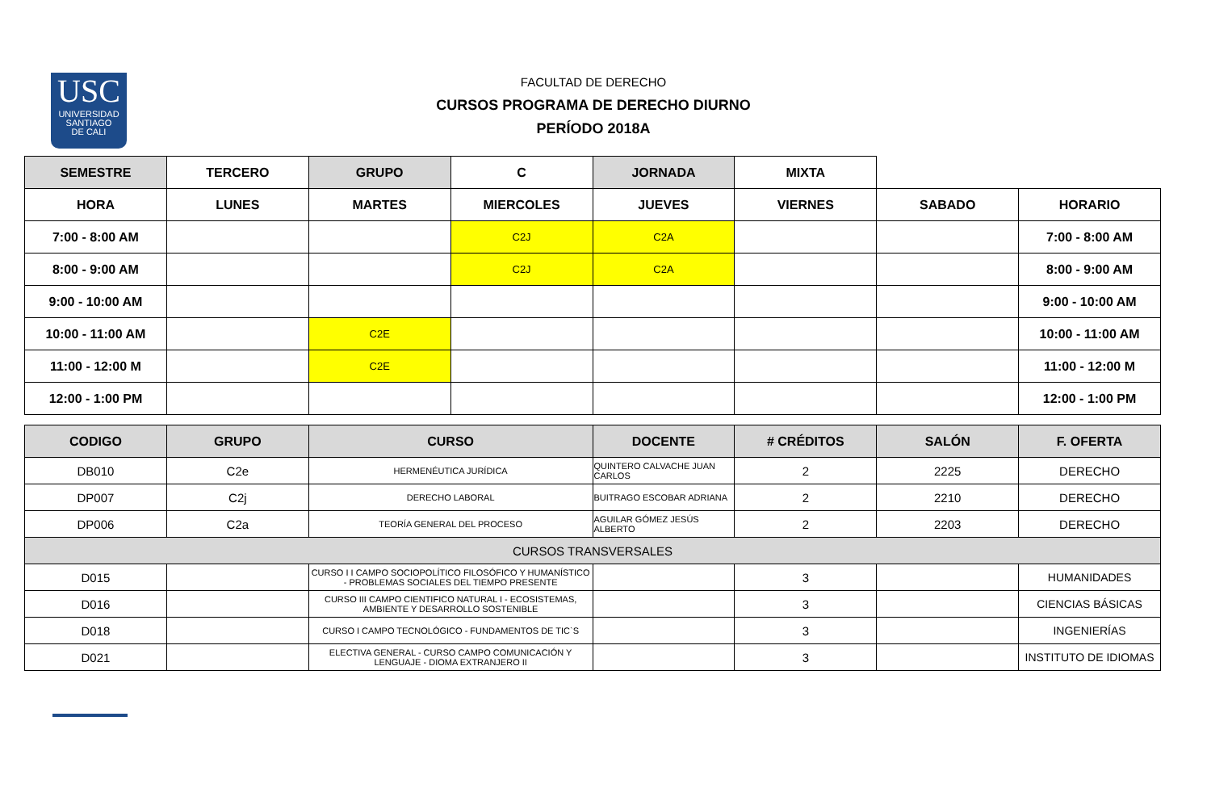USC
UNIVERSIDAD
SANTIAGO
DE CALI
FACULTAD DE DERECHO
CURSOS PROGRAMA DE DERECHO DIURNO
PERÍODO 2018A
| SEMESTRE | TERCERO | GRUPO | C | JORNADA | MIXTA | | |
| HORA | LUNES | MARTES | MIERCOLES | JUEVES | VIERNES | SABADO | HORARIO |
| 7:00 - 8:00 AM | | | C2J | C2A | | | 7:00 - 8:00 AM |
| 8:00 - 9:00 AM | | | C2J | C2A | | | 8:00 - 9:00 AM |
| 9:00 - 10:00 AM | | | | | | | 9:00 - 10:00 AM |
| 10:00 - 11:00 AM | | C2E | | | | | 10:00 - 11:00 AM |
| 11:00 - 12:00 M | | C2E | | | | | 11:00 - 12:00 M |
| 12:00 - 1:00 PM | | | | | | | 12:00 - 1:00 PM |
| CODIGO | GRUPO | CURSO | DOCENTE | # CRÉDITOS | SALÓN | F. OFERTA |
| --- | --- | --- | --- | --- | --- | --- |
| DB010 | C2e | HERMENÉUTICA JURÍDICA | QUINTERO CALVACHE JUAN CARLOS | 2 | 2225 | DERECHO |
| DP007 | C2j | DERECHO LABORAL | BUITRAGO ESCOBAR ADRIANA | 2 | 2210 | DERECHO |
| DP006 | C2a | TEORÍA GENERAL DEL PROCESO | AGUILAR GÓMEZ JESÚS ALBERTO | 2 | 2203 | DERECHO |
| CURSOS TRANSVERSALES | | | | | | |
| D015 | | CURSO I I CAMPO SOCIOPOLÍTICO FILOSÓFICO Y HUMANÍSTICO - PROBLEMAS SOCIALES DEL TIEMPO PRESENTE | | 3 | | HUMANIDADES |
| D016 | | CURSO III CAMPO CIENTIFICO NATURAL I - ECOSISTEMAS, AMBIENTE Y DESARROLLO SOSTENIBLE | | 3 | | CIENCIAS BÁSICAS |
| D018 | | CURSO I CAMPO TECNOLÓGICO - FUNDAMENTOS DE TIC`S | | 3 | | INGENIERÍAS |
| D021 | | ELECTIVA GENERAL - CURSO CAMPO COMUNICACIÓN Y LENGUAJE - DIOMA EXTRANJERO II | | 3 | | INSTITUTO DE IDIOMAS |